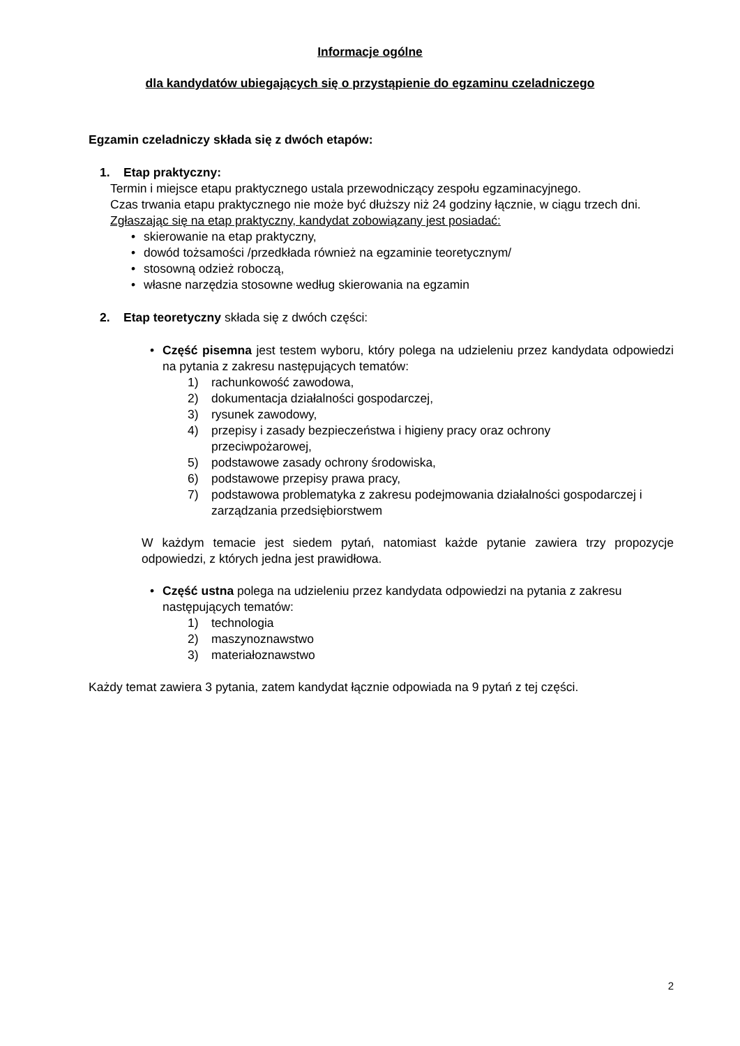Informacje ogólne
dla kandydatów ubiegających się o przystąpienie do egzaminu czeladniczego
Egzamin czeladniczy składa się z dwóch etapów:
1. Etap praktyczny:
Termin i miejsce etapu praktycznego ustala przewodniczący zespołu egzaminacyjnego.
Czas trwania etapu praktycznego nie może być dłuższy niż 24 godziny łącznie, w ciągu trzech dni.
Zgłaszając się na etap praktyczny, kandydat zobowiązany jest posiadać:
• skierowanie na etap praktyczny,
• dowód tożsamości /przedkłada również na egzaminie teoretycznym/
• stosowną odzież roboczą,
• własne narzędzia stosowne według skierowania na egzamin
2. Etap teoretyczny składa się z dwóch części:
• Część pisemna jest testem wyboru, który polega na udzieleniu przez kandydata odpowiedzi na pytania z zakresu następujących tematów:
1) rachunkowość zawodowa,
2) dokumentacja działalności gospodarczej,
3) rysunek zawodowy,
4) przepisy i zasady bezpieczeństwa i higieny pracy oraz ochrony
przeciwpożarowej,
5) podstawowe zasady ochrony środowiska,
6) podstawowe przepisy prawa pracy,
7) podstawowa problematyka z zakresu podejmowania działalności gospodarczej i zarządzania przedsiębiorstwem
W każdym temacie jest siedem pytań, natomiast każde pytanie zawiera trzy propozycje odpowiedzi, z których jedna jest prawidłowa.
• Część ustna polega na udzieleniu przez kandydata odpowiedzi na pytania z zakresu następujących tematów:
1) technologia
2) maszynoznawstwo
3) materiałoznawstwo
Każdy temat zawiera 3 pytania, zatem kandydat łącznie odpowiada na 9 pytań z tej części.
2